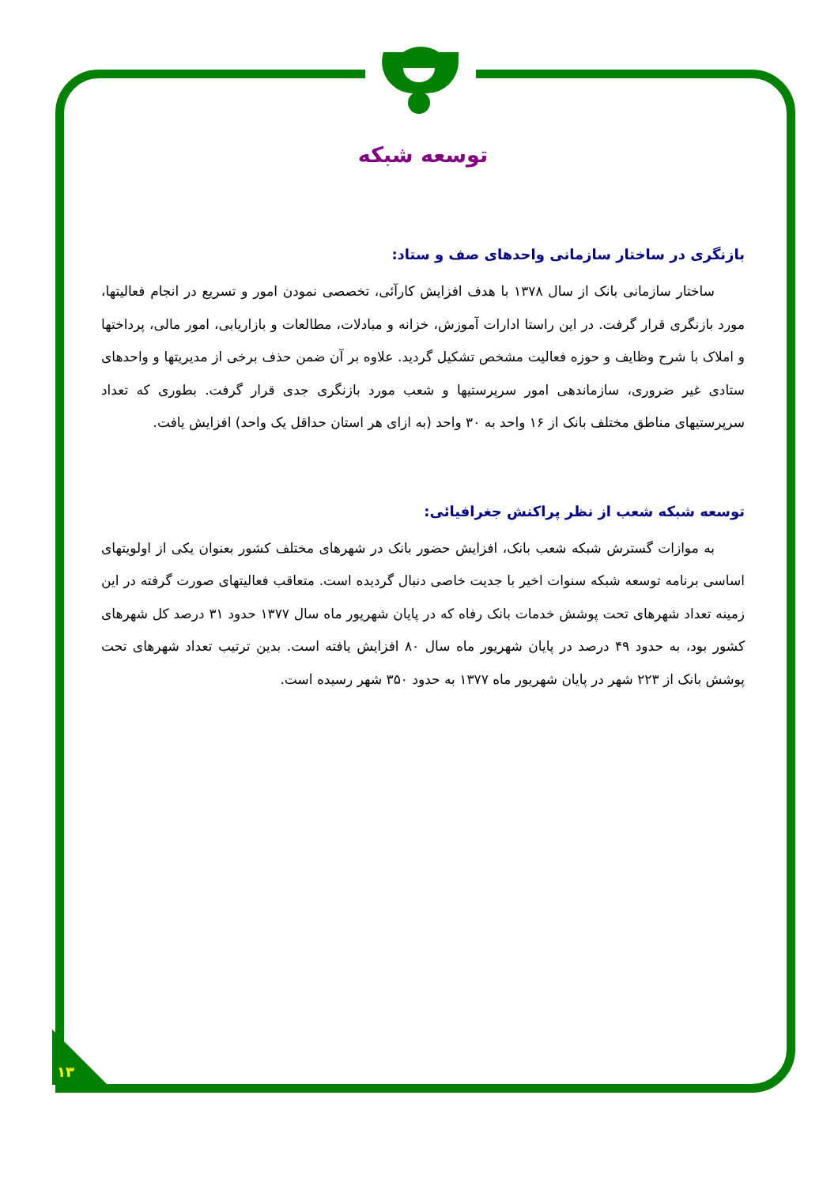۱۳
توسعه شبکه
بازنگری در ساختار سازمانی واحدهای صف و ستاد:
ساختار سازمانی بانک از سال ۱۳۷۸ با هدف افزایش کارآئی، تخصصی نمودن امور و تسریع در انجام فعالیتها، مورد بازنگری قرار گرفت. در این راستا ادارات آموزش، خزانه و مبادلات، مطالعات و بازاریابی، امور مالی، پرداختها و املاک با شرح وظایف و حوزه فعالیت مشخص تشکیل گردید. علاوه بر آن ضمن حذف برخی از مدیریتها و واحدهای ستادی غیر ضروری، سازماندهی امور سرپرستیها و شعب مورد بازنگری جدی قرار گرفت. بطوری که تعداد سرپرستیهای مناطق مختلف بانک از ۱۶ واحد به ۳۰ واحد (به ازای هر استان حداقل یک واحد) افزایش یافت.
توسعه شبکه شعب از نظر پراکنش جغرافیائی:
به موازات گسترش شبکه شعب بانک، افزایش حضور بانک در شهرهای مختلف کشور بعنوان یکی از اولویتهای اساسی برنامه توسعه شبکه سنوات اخیر با جدیت خاصی دنبال گردیده است. متعاقب فعالیتهای صورت گرفته در این زمینه تعداد شهرهای تحت پوشش خدمات بانک رفاه که در پایان شهریور ماه سال ۱۳۷۷ حدود ۳۱ درصد کل شهرهای کشور بود، به حدود ۴۹ درصد در پایان شهریور ماه سال ۸۰ افزایش یافته است. بدین ترتیب تعداد شهرهای تحت پوشش بانک از ۲۲۳ شهر در پایان شهریور ماه ۱۳۷۷ به حدود ۳۵۰ شهر رسیده است.